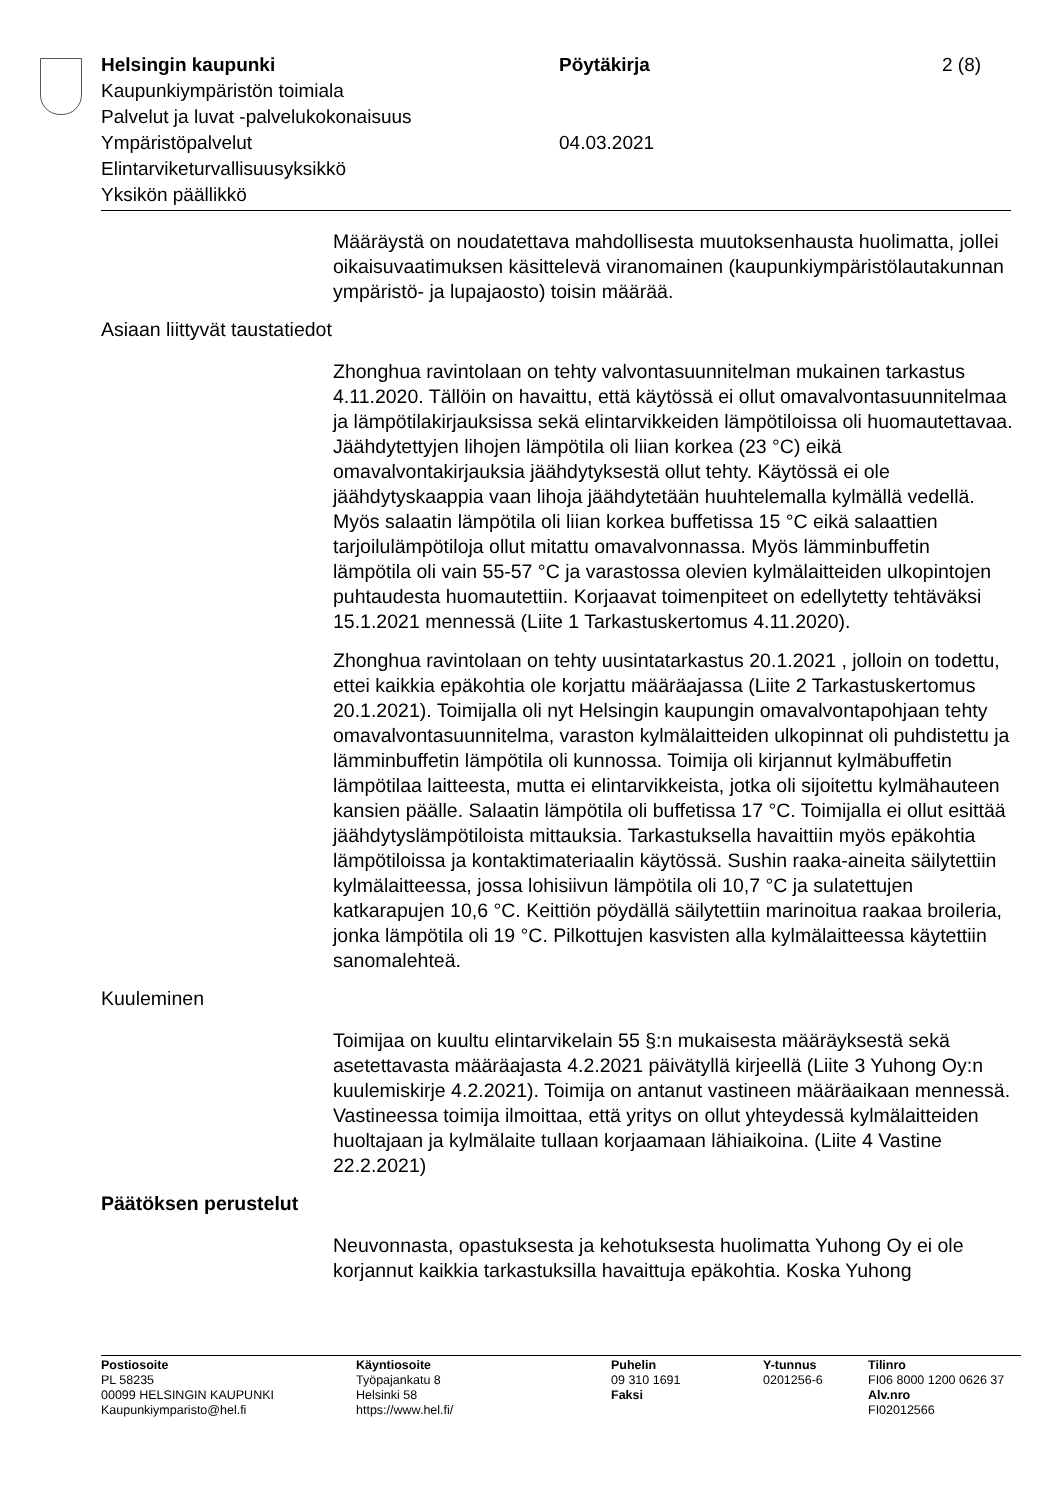Helsingin kaupunki
Kaupunkiympäristön toimiala
Palvelut ja luvat -palvelukokonaisuus
Ympäristöpalvelut
Elintarviketurvallisuusyksikkö
Yksikön päällikkö
Pöytäkirja
04.03.2021
2 (8)
Määräystä on noudatettava mahdollisesta muutoksenhausta huolimatta, jollei oikaisuvaatimuksen käsittelevä viranomainen (kaupunkiympäristölautakunnan ympäristö- ja lupajaosto) toisin määrää.
Asiaan liittyvät taustatiedot
Zhonghua ravintolaan on tehty valvontasuunnitelman mukainen tarkastus 4.11.2020. Tällöin on havaittu, että käytössä ei ollut omavalvontasuunnitelmaa ja lämpötilakirjauksissa sekä elintarvikkeiden lämpötiloissa oli huomautettavaa. Jäähdytettyjen lihojen lämpötila oli liian korkea (23 °C) eikä omavalvontakirjauksia jäähdytyksestä ollut tehty. Käytössä ei ole jäähdytyskaappia vaan lihoja jäähdytetään huuhtelemalla kylmällä vedellä. Myös salaatin lämpötila oli liian korkea buffetissa 15 °C eikä salaattien tarjoilulämpötiloja ollut mitattu omavalvonnassa. Myös lämminbuffetin lämpötila oli vain 55-57 °C ja varastossa olevien kylmälaitteiden ulkopintojen puhtaudesta huomautettiin. Korjaavat toimenpiteet on edellytetty tehtäväksi 15.1.2021 mennessä (Liite 1 Tarkastuskertomus 4.11.2020).
Zhonghua ravintolaan on tehty uusintatarkastus 20.1.2021 , jolloin on todettu, ettei kaikkia epäkohtia ole korjattu määräajassa (Liite 2 Tarkastuskertomus 20.1.2021). Toimijalla oli nyt Helsingin kaupungin omavalvontapohjaan tehty omavalvontasuunnitelma, varaston kylmälaitteiden ulkopinnat oli puhdistettu ja lämminbuffetin lämpötila oli kunnossa. Toimija oli kirjannut kylmäbuffetin lämpötilaa laitteesta, mutta ei elintarvikkeista, jotka oli sijoitettu kylmähauteen kansien päälle. Salaatin lämpötila oli buffetissa 17 °C. Toimijalla ei ollut esittää jäähdytyslämpötiloista mittauksia. Tarkastuksella havaittiin myös epäkohtia lämpötiloissa ja kontaktimateriaalin käytössä. Sushin raaka-aineita säilytettiin kylmälaitteessa, jossa lohisiivun lämpötila oli 10,7 °C ja sulatettujen katkarapujen 10,6 °C. Keittiön pöydällä säilytettiin marinoitua raakaa broileria, jonka lämpötila oli 19 °C. Pilkottujen kasvisten alla kylmälaitteessa käytettiin sanomalehteä.
Kuuleminen
Toimijaa on kuultu elintarvikelain 55 §:n mukaisesta määräyksestä sekä asetettavasta määräajasta 4.2.2021 päivätyllä kirjeellä (Liite 3 Yuhong Oy:n kuulemiskirje 4.2.2021). Toimija on antanut vastineen määräaikaan mennessä. Vastineessa toimija ilmoittaa, että yritys on ollut yhteydessä kylmälaitteiden huoltajaan ja kylmälaite tullaan korjaamaan lähiaikoina. (Liite 4 Vastine 22.2.2021)
Päätöksen perustelut
Neuvonnasta, opastuksesta ja kehotuksesta huolimatta Yuhong Oy ei ole korjannut kaikkia tarkastuksilla havaittuja epäkohtia. Koska Yuhong
Postiosoite
PL 58235
00099 HELSINGIN KAUPUNKI
Kaupunkiymparisto@hel.fi
Käyntiosoite
Työpajankatu 8
Helsinki 58
https://www.hel.fi/
Puhelin
09 310 1691
Faksi
Y-tunnus
0201256-6
Tilinro
FI06 8000 1200 0626 37
Alv.nro
FI02012566